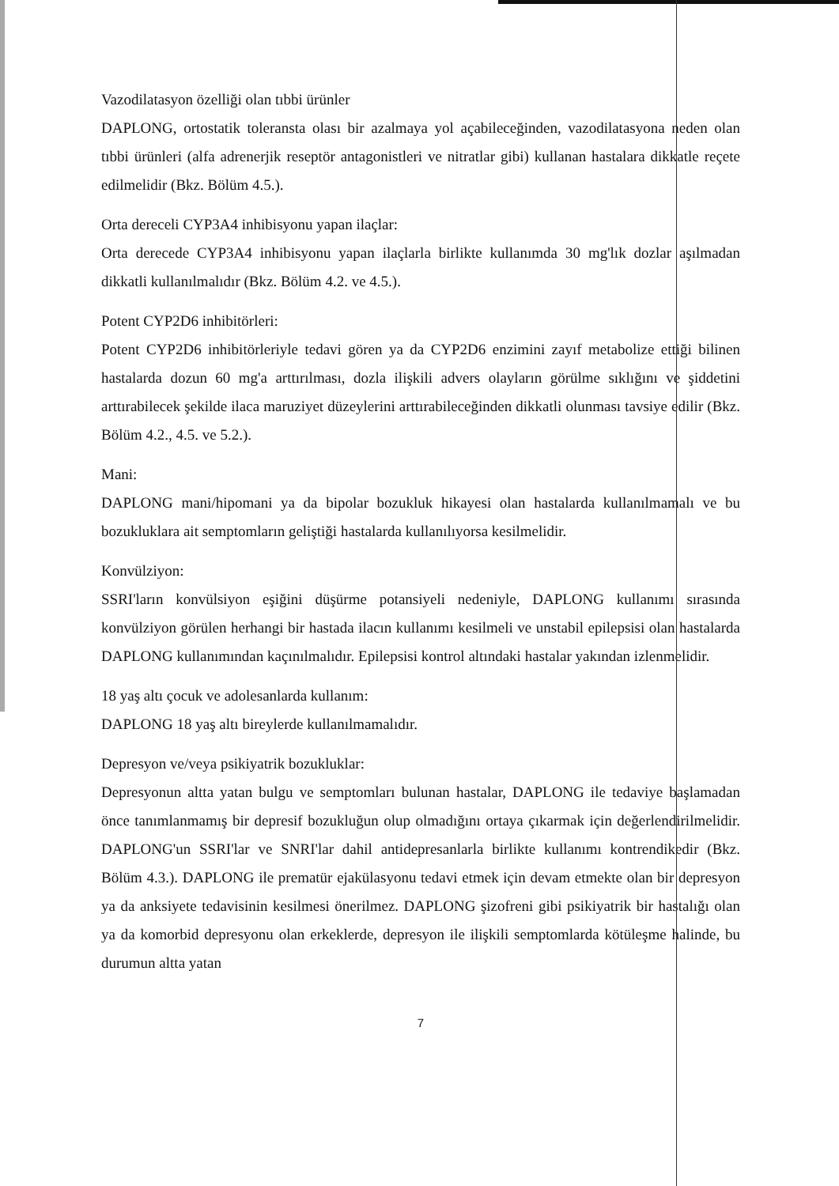Vazodilatasyon özelliği olan tıbbi ürünler
DAPLONG, ortostatik toleransta olası bir azalmaya yol açabileceğinden, vazodilatasyona neden olan tıbbi ürünleri (alfa adrenerjik reseptör antagonistleri ve nitratlar gibi) kullanan hastalara dikkatle reçete edilmelidir (Bkz. Bölüm 4.5.).
Orta dereceli CYP3A4 inhibisyonu yapan ilaçlar:
Orta derecede CYP3A4 inhibisyonu yapan ilaçlarla birlikte kullanımda 30 mg'lık dozlar aşılmadan dikkatli kullanılmalıdır (Bkz. Bölüm 4.2. ve 4.5.).
Potent CYP2D6 inhibitörleri:
Potent CYP2D6 inhibitörleriyle tedavi gören ya da CYP2D6 enzimini zayıf metabolize ettiği bilinen hastalarda dozun 60 mg'a arttırılması, dozla ilişkili advers olayların görülme sıklığını ve şiddetini arttırabilecek şekilde ilaca maruziyet düzeylerini arttırabileceğinden dikkatli olunması tavsiye edilir (Bkz. Bölüm 4.2., 4.5. ve 5.2.).
Mani:
DAPLONG mani/hipomani ya da bipolar bozukluk hikayesi olan hastalarda kullanılmamalı ve bu bozukluklara ait semptomların geliştiği hastalarda kullanılıyorsa kesilmelidir.
Konvülziyon:
SSRI'ların konvülsiyon eşiğini düşürme potansiyeli nedeniyle, DAPLONG kullanımı sırasında konvülziyon görülen herhangi bir hastada ilacın kullanımı kesilmeli ve unstabil epilepsisi olan hastalarda DAPLONG kullanımından kaçınılmalıdır. Epilepsisi kontrol altındaki hastalar yakından izlenmelidir.
18 yaş altı çocuk ve adolesanlarda kullanım:
DAPLONG 18 yaş altı bireylerde kullanılmamalıdır.
Depresyon ve/veya psikiyatrik bozukluklar:
Depresyonun altta yatan bulgu ve semptomları bulunan hastalar, DAPLONG ile tedaviye başlamadan önce tanımlanmamış bir depresif bozukluğun olup olmadığını ortaya çıkarmak için değerlendirilmelidir. DAPLONG'un SSRI'lar ve SNRI'lar dahil antidepresanlarla birlikte kullanımı kontrendikedir (Bkz. Bölüm 4.3.). DAPLONG ile prematür ejakülasyonu tedavi etmek için devam etmekte olan bir depresyon ya da anksiyete tedavisinin kesilmesi önerilmez. DAPLONG şizofreni gibi psikiyatrik bir hastalığı olan ya da komorbid depresyonu olan erkeklerde, depresyon ile ilişkili semptomlarda kötüleşme halinde, bu durumun altta yatan
7